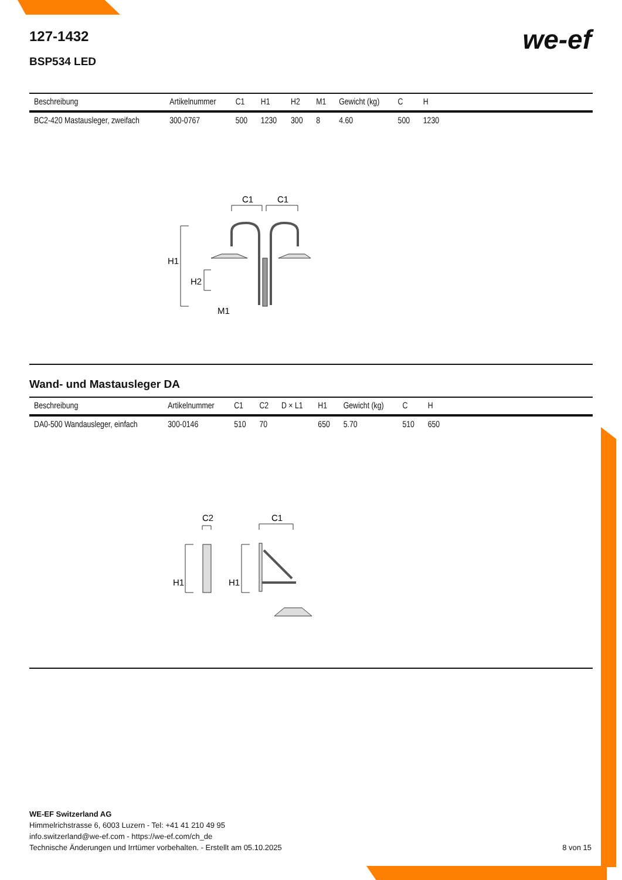we-ef
127-1432
BSP534 LED
| Beschreibung | Artikelnummer | C1 | H1 | H2 | M1 | Gewicht (kg) | C | H | |
| --- | --- | --- | --- | --- | --- | --- | --- | --- | --- |
| BC2-420 Mastausleger, zweifach | 300-0767 | 500 | 1230 | 300 | 8 | 4.60 | 500 | 1230 | |
C1
C1
H1
H2
M1
Wand- und Mastausleger DA
| Beschreibung | Artikelnummer | C1 | C2 | D × L1 | H1 | Gewicht (kg) | C | H | |
| --- | --- | --- | --- | --- | --- | --- | --- | --- | --- |
| DA0-500 Wandausleger, einfach | 300-0146 | 510 | 70 | | 650 | 5.70 | 510 | 650 | |
C2
C1
H1
H1
WE-EF Switzerland AG
Himmelrichstrasse 6, 6003 Luzern - Tel: +41 41 210 49 95
info.switzerland@we-ef.com - https://we-ef.com/ch_de
Technische Änderungen und Irrtümer vorbehalten. - Erstellt am 05.10.2025 8 von 15